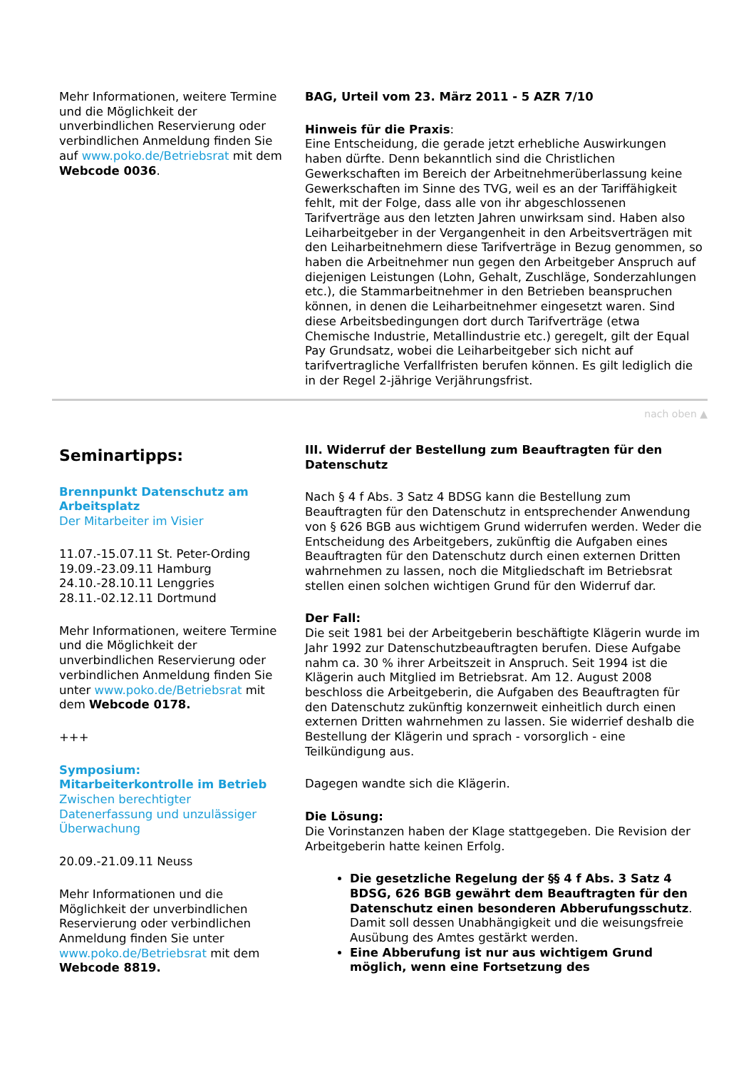Mehr Informationen, weitere Termine und die Möglichkeit der unverbindlichen Reservierung oder verbindlichen Anmeldung finden Sie auf www.poko.de/Betriebsrat mit dem Webcode 0036.
BAG, Urteil vom 23. März 2011 - 5 AZR 7/10
Hinweis für die Praxis:
Eine Entscheidung, die gerade jetzt erhebliche Auswirkungen haben dürfte. Denn bekanntlich sind die Christlichen Gewerkschaften im Bereich der Arbeitnehmerüberlassung keine Gewerkschaften im Sinne des TVG, weil es an der Tariffähigkeit fehlt, mit der Folge, dass alle von ihr abgeschlossenen Tarifverträge aus den letzten Jahren unwirksam sind. Haben also Leiharbeitgeber in der Vergangenheit in den Arbeitsverträgen mit den Leiharbeitnehmern diese Tarifverträge in Bezug genommen, so haben die Arbeitnehmer nun gegen den Arbeitgeber Anspruch auf diejenigen Leistungen (Lohn, Gehalt, Zuschläge, Sonderzahlungen etc.), die Stammarbeitnehmer in den Betrieben beanspruchen können, in denen die Leiharbeitnehmer eingesetzt waren. Sind diese Arbeitsbedingungen dort durch Tarifverträge (etwa Chemische Industrie, Metallindustrie etc.) geregelt, gilt der Equal Pay Grundsatz, wobei die Leiharbeitgeber sich nicht auf tarifvertragliche Verfallfristen berufen können. Es gilt lediglich die in der Regel 2-jährige Verjährungsfrist.
nach oben ▲
Seminartipps:
Brennpunkt Datenschutz am Arbeitsplatz
Der Mitarbeiter im Visier
11.07.-15.07.11 St. Peter-Ording
19.09.-23.09.11 Hamburg
24.10.-28.10.11 Lenggries
28.11.-02.12.11 Dortmund
Mehr Informationen, weitere Termine und die Möglichkeit der unverbindlichen Reservierung oder verbindlichen Anmeldung finden Sie unter www.poko.de/Betriebsrat mit dem Webcode 0178.
+++
Symposium:
Mitarbeiterkontrolle im Betrieb
Zwischen berechtigter Datenerfassung und unzulässiger Überwachung
20.09.-21.09.11 Neuss
Mehr Informationen und die Möglichkeit der unverbindlichen Reservierung oder verbindlichen Anmeldung finden Sie unter www.poko.de/Betriebsrat mit dem Webcode 8819.
III. Widerruf der Bestellung zum Beauftragten für den Datenschutz
Nach § 4 f Abs. 3 Satz 4 BDSG kann die Bestellung zum Beauftragten für den Datenschutz in entsprechender Anwendung von § 626 BGB aus wichtigem Grund widerrufen werden. Weder die Entscheidung des Arbeitgebers, zukünftig die Aufgaben eines Beauftragten für den Datenschutz durch einen externen Dritten wahrnehmen zu lassen, noch die Mitgliedschaft im Betriebsrat stellen einen solchen wichtigen Grund für den Widerruf dar.
Der Fall:
Die seit 1981 bei der Arbeitgeberin beschäftigte Klägerin wurde im Jahr 1992 zur Datenschutzbeauftragten berufen. Diese Aufgabe nahm ca. 30 % ihrer Arbeitszeit in Anspruch. Seit 1994 ist die Klägerin auch Mitglied im Betriebsrat. Am 12. August 2008 beschloss die Arbeitgeberin, die Aufgaben des Beauftragten für den Datenschutz zukünftig konzernweit einheitlich durch einen externen Dritten wahrnehmen zu lassen. Sie widerrief deshalb die Bestellung der Klägerin und sprach - vorsorglich - eine Teilkündigung aus.
Dagegen wandte sich die Klägerin.
Die Lösung:
Die Vorinstanzen haben der Klage stattgegeben. Die Revision der Arbeitgeberin hatte keinen Erfolg.
Die gesetzliche Regelung der §§ 4 f Abs. 3 Satz 4 BDSG, 626 BGB gewährt dem Beauftragten für den Datenschutz einen besonderen Abberufungsschutz. Damit soll dessen Unabhängigkeit und die weisungsfreie Ausübung des Amtes gestärkt werden.
Eine Abberufung ist nur aus wichtigem Grund möglich, wenn eine Fortsetzung des